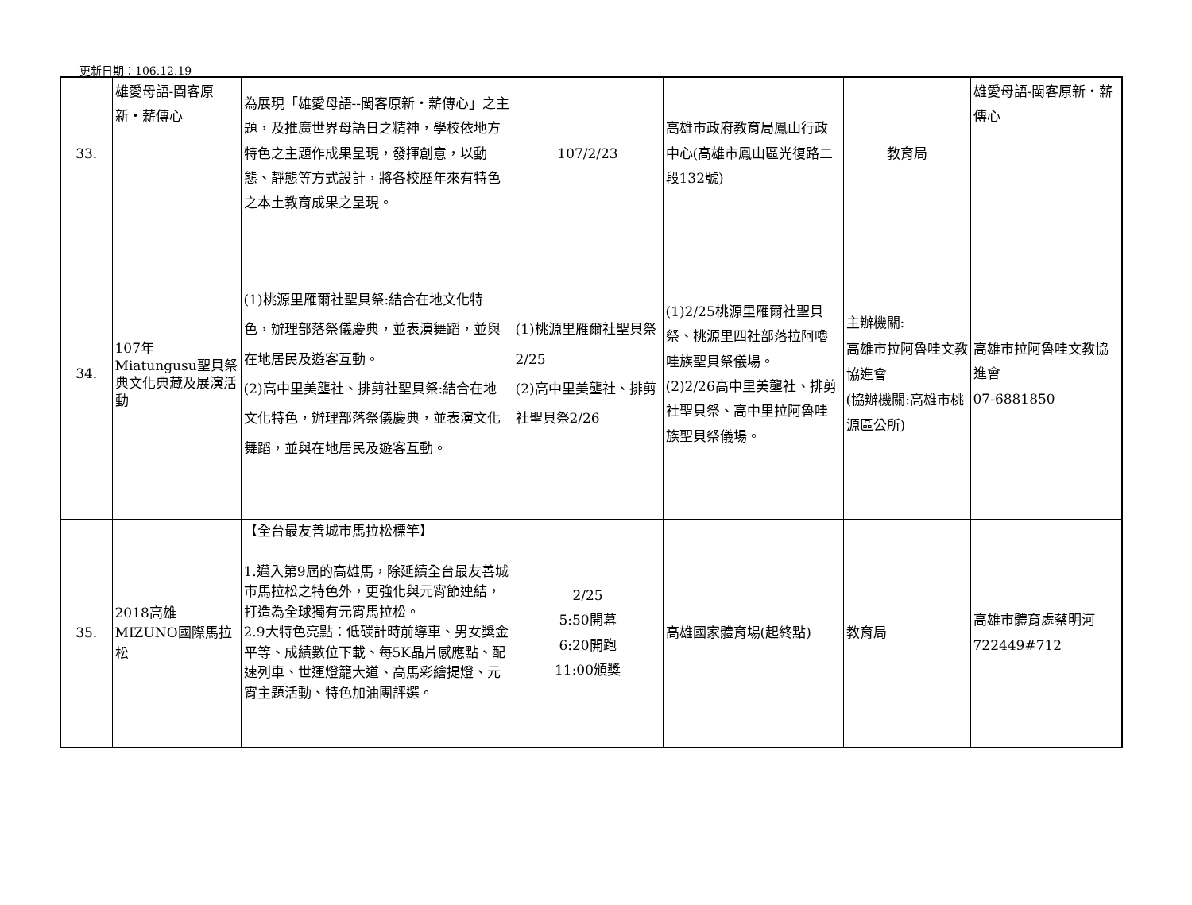更新日期：106.12.19
| 33. | 雄愛母語-閩客原新・薪傳心 | 為展現「雄愛母語--閩客原新・薪傳心」之主題，及推廣世界母語日之精神，學校依地方特色之主題作成果呈現，發揮創意，以動態、靜態等方式設計，將各校歷年來有特色之本土教育成果之呈現。 | 107/2/23 | 高雄市政府教育局鳳山行政中心(高雄市鳳山區光復路二段132號) | 教育局 | 雄愛母語-閩客原新・薪傳心 |
| 34. | 107年 Miatungusu聖貝祭典文化典藏及展演活動 | (1)桃源里雁爾社聖貝祭:結合在地文化特色，辦理部落祭儀慶典，並表演舞蹈，並與在地居民及遊客互動。 (2)高中里美壟社、排剪社聖貝祭:結合在地文化特色，辦理部落祭儀慶典，並表演文化舞蹈，並與在地居民及遊客互動。 | (1)桃源里雁爾社聖貝祭2/25 (2)高中里美壟社、排剪社聖貝祭2/26 | (1)2/25桃源里雁爾社聖貝祭、桃源里四社部落拉阿嚕哇族聖貝祭儀場。 (2)2/26高中里美壟社、排剪社聖貝祭、高中里拉阿魯哇族聖貝祭儀場。 | 主辦機關: 高雄市拉阿魯哇文教協進會 (協辦機關:高雄市桃源區公所) | 高雄市拉阿魯哇文教協進會 07-6881850 |
| 35. | 2018高雄MIZUNO國際馬拉松 | 【全台最友善城市馬拉松標竿】 1.邁入第9屆的高雄馬，除延續全台最友善城市馬拉松之特色外，更強化與元宵節連結，打造為全球獨有元宵馬拉松。 2.9大特色亮點：低碳計時前導車、男女獎金平等、成績數位下載、每5K晶片感應點、配速列車、世運燈籠大道、高馬彩繪提燈、元宵主題活動、特色加油團評選。 | 2/25 5:50開幕 6:20開跑 11:00頒獎 | 高雄國家體育場(起終點) | 教育局 | 高雄市體育處蔡明河 722449#712 |